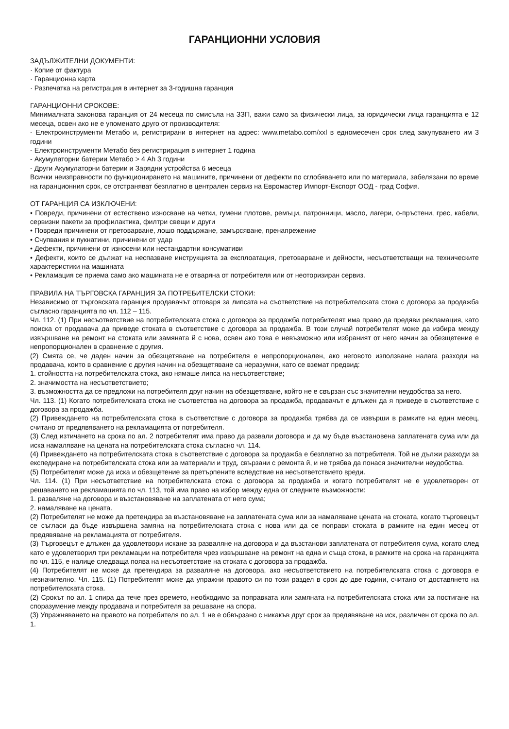ГАРАНЦИОННИ УСЛОВИЯ
ЗАДЪЛЖИТЕЛНИ ДОКУМЕНТИ:
· Копие от фактура
· Гаранционна карта
· Разпечатка на регистрация в интернет за 3-годишна гаранция
ГАРАНЦИОННИ СРОКОВЕ:
Минималната законова гаранция от 24 месеца по смисъла на ЗЗП, важи само за физически лица, за юридически лица гаранцията е 12 месеца, освен ако не е упоменато друго от производителя:
- Електроинструменти Метабо и, регистрирани в интернет на адрес: www.metabo.com/xxl в едномесечен срок след закупуването им 3 години
- Електроинструменти Метабо без регистрирация в интернет 1 година
- Акумулаторни батерии Метабо > 4 Ah 3 години
- Други Акумулаторни батерии и Зарядни устройства 6 месеца
Всички неизправности по функционирането на машините, причинени от дефекти по сглобяването или по материала, забелязани по време на гаранционния срок, се отстраняват безплатно в централен сервиз на Евромастер Импорт-Експорт ООД - град София.
ОТ ГАРАНЦИЯ СА ИЗКЛЮЧЕНИ:
• Повреди, причинени от естествено износване на четки, гумени плотове, ремъци, патронници, масло, лагери, о-пръстени, грес, кабели, сервизни пакети за профилактика, филтри свещи и други
• Повреди причинени от претоварване, лошо поддържане, замърсяване, пренапрежение
• Счупвания и пукнатини, причинени от удар
• Дефекти, причинени от износени или нестандартни консумативи
• Дефекти, които се дължат на неспазване инструкцията за експлоатация, претоварване и дейности, несъответстващи на техническите характеристики на машината
• Рекламация се приема само ако машината не е отваряна от потребителя или от неоторизиран сервиз.
ПРАВИЛА НА ТЪРГОВСКА ГАРАНЦИЯ ЗА ПОТРЕБИТЕЛСКИ СТОКИ:
Независимо от търговската гаранция продавачът отговаря за липсата на съответствие на потребителската стока с договора за продажба съгласно гаранцията по чл. 112 – 115.
Чл. 112. (1) При несъответствие на потребителската стока с договора за продажба потребителят има право да предяви рекламация, като поиска от продавача да приведе стоката в съответствие с договора за продажба. В този случай потребителят може да избира между извършване на ремонт на стоката или замяната й с нова, освен ако това е невъзможно или избраният от него начин за обезщетение е непропорционален в сравнение с другия.
(2) Смята се, че даден начин за обезщетяване на потребителя е непропорционален, ако неговото използване налага разходи на продавача, които в сравнение с другия начин на обезщетяване са неразумни, като се вземат предвид:
1. стойността на потребителската стока, ако нямаше липса на несъответствие;
2. значимостта на несъответствието;
3. възможността да се предложи на потребителя друг начин на обезщетяване, който не е свързан със значителни неудобства за него.
Чл. 113. (1) Когато потребителската стока не съответства на договора за продажба, продавачът е длъжен да я приведе в съответствие с договора за продажба.
(2) Привеждането на потребителската стока в съответствие с договора за продажба трябва да се извърши в рамките на един месец, считано от предявяването на рекламацията от потребителя.
(3) След изтичането на срока по ал. 2 потребителят има право да развали договора и да му бъде възстановена заплатената сума или да иска намаляване на цената на потребителската стока съгласно чл. 114.
(4) Привеждането на потребителската стока в съответствие с договора за продажба е безплатно за потребителя. Той не дължи разходи за експедиране на потребителската стока или за материали и труд, свързани с ремонта й, и не трябва да понася значителни неудобства.
(5) Потребителят може да иска и обезщетение за претърпените вследствие на несъответствието вреди.
Чл. 114. (1) При несъответствие на потребителската стока с договора за продажба и когато потребителят не е удовлетворен от решаването на рекламацията по чл. 113, той има право на избор между една от следните възможности:
1. разваляне на договора и възстановяване на заплатената от него сума;
2. намаляване на цената.
(2) Потребителят не може да претендира за възстановяване на заплатената сума или за намаляване цената на стоката, когато търговецът се съгласи да бъде извършена замяна на потребителската стока с нова или да се поправи стоката в рамките на един месец от предявяване на рекламацията от потребителя.
(3) Търговецът е длъжен да удовлетвори искане за разваляне на договора и да възстанови заплатената от потребителя сума, когато след като е удовлетворил три рекламации на потребителя чрез извършване на ремонт на една и съща стока, в рамките на срока на гаранцията по чл. 115, е налице следваща поява на несъответствие на стоката с договора за продажба.
(4) Потребителят не може да претендира за разваляне на договора, ако несъответствието на потребителската стока с договора е незначително. Чл. 115. (1) Потребителят може да упражни правото си по този раздел в срок до две години, считано от доставянето на потребителската стока.
(2) Срокът по ал. 1 спира да тече през времето, необходимо за поправката или замяната на потребителската стока или за постигане на споразумение между продавача и потребителя за решаване на спора.
(3) Упражняването на правото на потребителя по ал. 1 не е обвързано с никакъв друг срок за предявяване на иск, различен от срока по ал. 1.